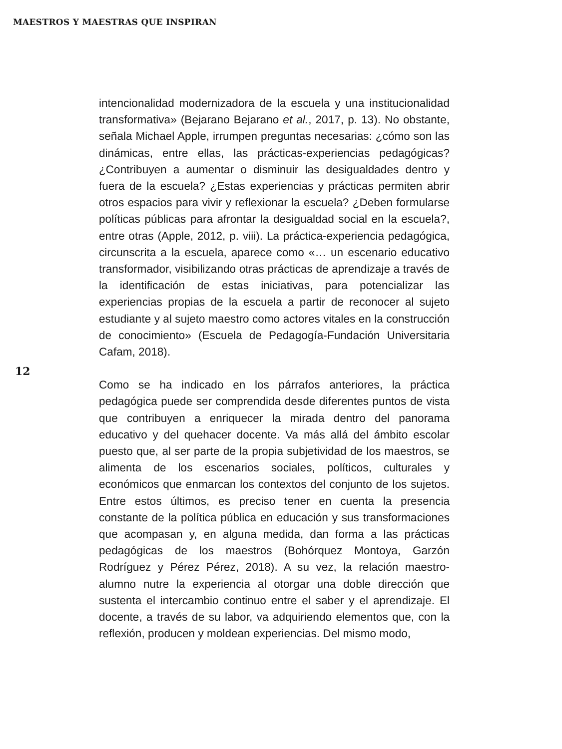MAESTROS Y MAESTRAS QUE INSPIRAN
intencionalidad modernizadora de la escuela y una institucionalidad transformativa» (Bejarano Bejarano et al., 2017, p. 13). No obstante, señala Michael Apple, irrumpen preguntas necesarias: ¿cómo son las dinámicas, entre ellas, las prácticas-experiencias pedagógicas? ¿Contribuyen a aumentar o disminuir las desigualdades dentro y fuera de la escuela? ¿Estas experiencias y prácticas permiten abrir otros espacios para vivir y reflexionar la escuela? ¿Deben formularse políticas públicas para afrontar la desigualdad social en la escuela?, entre otras (Apple, 2012, p. viii). La práctica-experiencia pedagógica, circunscrita a la escuela, aparece como «… un escenario educativo transformador, visibilizando otras prácticas de aprendizaje a través de la identificación de estas iniciativas, para potencializar las experiencias propias de la escuela a partir de reconocer al sujeto estudiante y al sujeto maestro como actores vitales en la construcción de conocimiento» (Escuela de Pedagogía-Fundación Universitaria Cafam, 2018).
Como se ha indicado en los párrafos anteriores, la práctica pedagógica puede ser comprendida desde diferentes puntos de vista que contribuyen a enriquecer la mirada dentro del panorama educativo y del quehacer docente. Va más allá del ámbito escolar puesto que, al ser parte de la propia subjetividad de los maestros, se alimenta de los escenarios sociales, políticos, culturales y económicos que enmarcan los contextos del conjunto de los sujetos. Entre estos últimos, es preciso tener en cuenta la presencia constante de la política pública en educación y sus transformaciones que acompasan y, en alguna medida, dan forma a las prácticas pedagógicas de los maestros (Bohórquez Montoya, Garzón Rodríguez y Pérez Pérez, 2018). A su vez, la relación maestro-alumno nutre la experiencia al otorgar una doble dirección que sustenta el intercambio continuo entre el saber y el aprendizaje. El docente, a través de su labor, va adquiriendo elementos que, con la reflexión, producen y moldean experiencias. Del mismo modo,
12